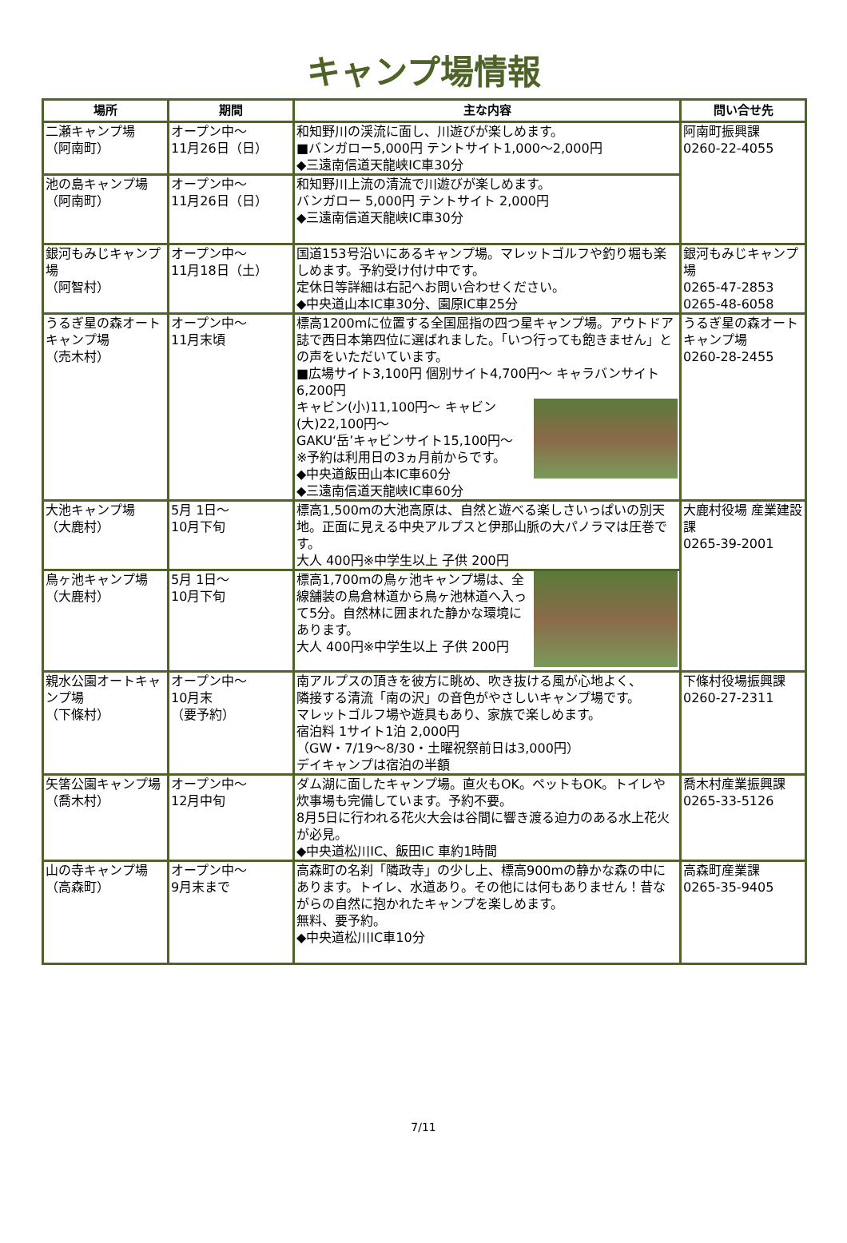キャンプ場情報
| 場所 | 期間 | 主な内容 | 問い合せ先 |
| --- | --- | --- | --- |
| 二瀬キャンプ場 （阿南町） | オープン中～ 11月26日（日） | 和知野川の渓流に面し、川遊びが楽しめます。 ■バンガロー5,000円 テントサイト1,000～2,000円 ◆三遠南信道天龍峡IC車30分 | 阿南町振興課 0260-22-4055 |
| 池の島キャンプ場 （阿南町） | オープン中～ 11月26日（日） | 和知野川上流の清流で川遊びが楽しめます。 バンガロー 5,000円 テントサイト 2,000円 ◆三遠南信道天龍峡IC車30分 | |
| 銀河もみじキャンプ場 （阿智村） | オープン中～ 11月18日（土） | 国道153号沿いにあるキャンプ場。マレットゴルフや釣り堀も楽しめます。予約受け付け中です。 定休日等詳細は右記へお問い合わせください。 ◆中央道山本IC車30分、園原IC車25分 | 銀河もみじキャンプ場 0265-47-2853 0265-48-6058 |
| うるぎ星の森オートキャンプ場 （売木村） | オープン中～ 11月末頃 | 標高1200mに位置する全国屈指の四つ星キャンプ場。アウトドア誌で西日本第四位に選ばれました。「いつ行っても飽きません」との声をいただいています。 ■広場サイト3,100円 個別サイト4,700円～ キャラバンサイト6,200円 キャビン(小)11,100円～ キャビン(大)22,100円～ GAKU‘岳’キャビンサイト15,100円～ ※予約は利用日の3ヵ月前からです。 ◆中央道飯田山本IC車60分 ◆三遠南信道天龍峡IC車60分 | うるぎ星の森オートキャンプ場 0260-28-2455 |
| 大池キャンプ場 （大鹿村） | 5月 1日～ 10月下旬 | 標高1,500mの大池高原は、自然と遊べる楽しさいっぱいの別天地。正面に見える中央アルプスと伊那山脈の大パノラマは圧巻です。 大人 400円※中学生以上 子供 200円 | 大鹿村役場 産業建設課 0265-39-2001 |
| 鳥ヶ池キャンプ場 （大鹿村） | 5月 1日～ 10月下旬 | 標高1,700mの鳥ヶ池キャンプ場は、全線舗装の鳥倉林道から鳥ヶ池林道へ入って5分。自然林に囲まれた静かな環境にあります。 大人 400円※中学生以上 子供 200円 | |
| 親水公園オートキャンプ場 （下條村） | オープン中～ 10月末 （要予約） | 南アルプスの頂きを彼方に眺め、吹き抜ける風が心地よく、 隣接する清流「南の沢」の音色がやさしいキャンプ場です。 マレットゴルフ場や遊具もあり、家族で楽しめます。 宿泊料 1サイト1泊 2,000円 （GW・7/19～8/30・土曜祝祭前日は3,000円） デイキャンプは宿泊の半額 | 下條村役場振興課 0260-27-2311 |
| 矢筈公園キャンプ場 （喬木村） | オープン中～ 12月中旬 | ダム湖に面したキャンプ場。直火もOK。ペットもOK。トイレや炊事場も完備しています。予約不要。 8月5日に行われる花火大会は谷間に響き渡る迫力のある水上花火が必見。 ◆中央道松川IC、飯田IC 車約1時間 | 喬木村産業振興課 0265-33-5126 |
| 山の寺キャンプ場（高森町） | オープン中～ 9月末まで | 高森町の名刹「隣政寺」の少し上、標高900mの静かな森の中にあります。トイレ、水道あり。その他には何もありません！昔ながらの自然に抱かれたキャンプを楽しめます。 無料、要予約。 ◆中央道松川IC車10分 | 高森町産業課 0265-35-9405 |
7/11